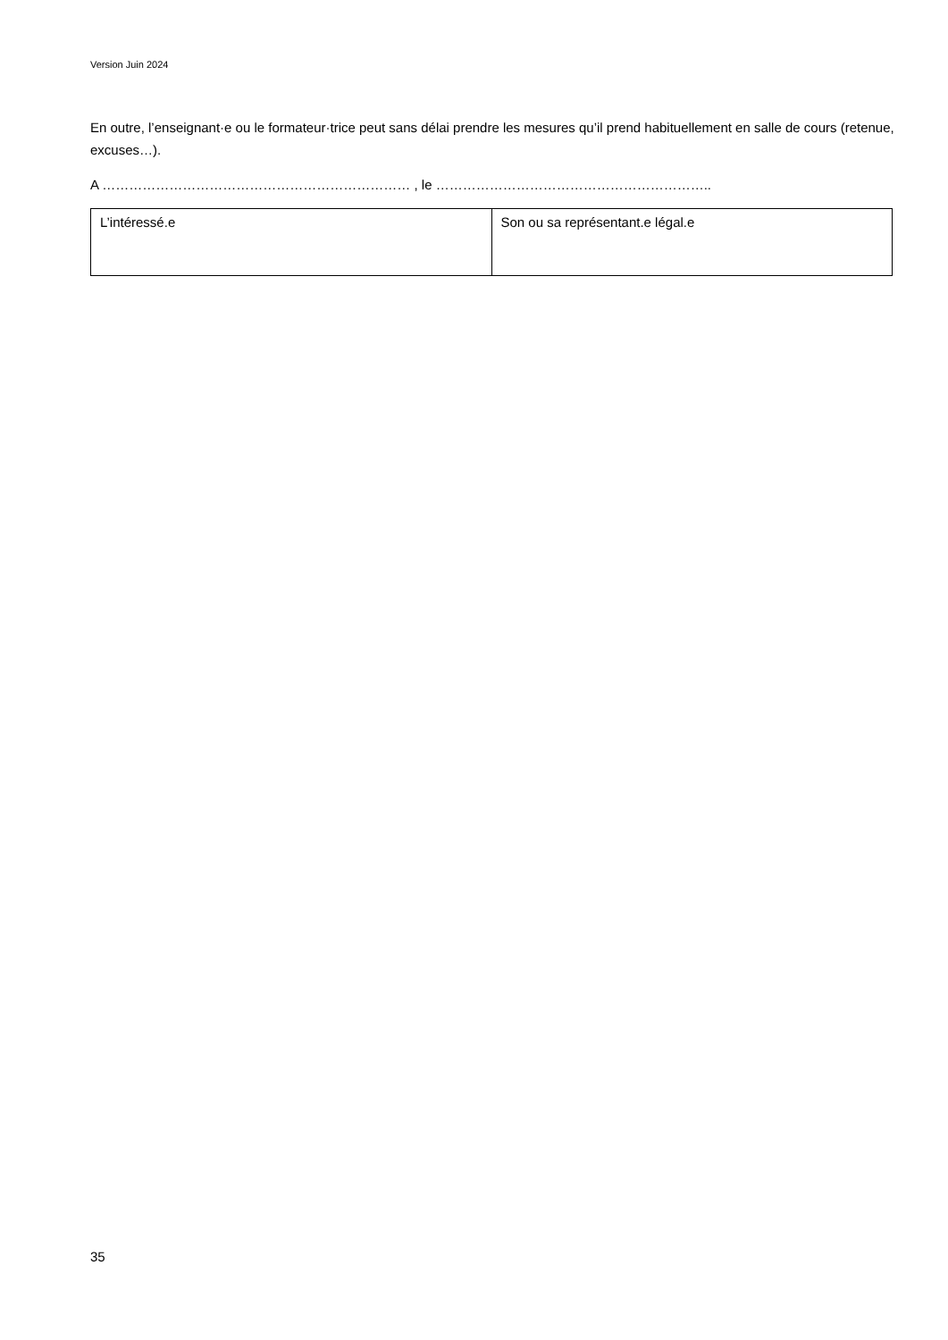Version Juin 2024
En outre, l’enseignant·e ou le formateur·trice peut sans délai prendre les mesures qu’il prend habituellement en salle de cours (retenue, excuses…).
A …………………………………………………………… , le ……………………………………………………..
| L’intéressé.e | Son ou sa représentant.e légal.e |
35